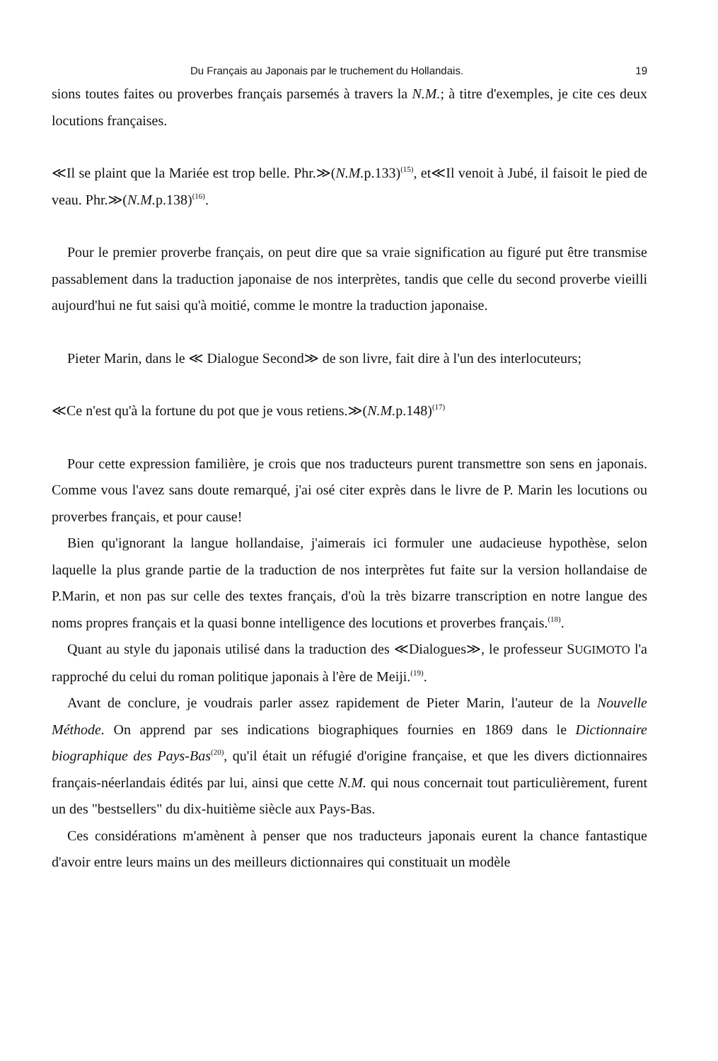Du Français au Japonais par le truchement du Hollandais. 19
sions toutes faites ou proverbes français parsemés à travers la N.M.; à titre d'exemples, je cite ces deux locutions françaises.
≪Il se plaint que la Mariée est trop belle. Phr.≫(N.M. p.133)<sup>(15)</sup>, et≪Il venoit à Jubé, il faisoit le pied de veau. Phr.≫(N.M. p.138)<sup>(16)</sup>.
Pour le premier proverbe français, on peut dire que sa vraie signification au figuré put être transmise passablement dans la traduction japonaise de nos interprètes, tandis que celle du second proverbe vieilli aujourd'hui ne fut saisi qu'à moitié, comme le montre la traduction japonaise.
Pieter Marin, dans le ≪ Dialogue Second≫ de son livre, fait dire à l'un des interlocuteurs;
≪Ce n'est qu'à la fortune du pot que je vous retiens.≫(N.M. p.148)<sup>(17)</sup>
Pour cette expression familière, je crois que nos traducteurs purent transmettre son sens en japonais. Comme vous l'avez sans doute remarqué, j'ai osé citer exprès dans le livre de P. Marin les locutions ou proverbes français, et pour cause!
Bien qu'ignorant la langue hollandaise, j'aimerais ici formuler une audacieuse hypothèse, selon laquelle la plus grande partie de la traduction de nos interprètes fut faite sur la version hollandaise de P.Marin, et non pas sur celle des textes français, d'où la très bizarre transcription en notre langue des noms propres français et la quasi bonne intelligence des locutions et proverbes français.<sup>(18)</sup>.
Quant au style du japonais utilisé dans la traduction des ≪Dialogues≫, le professeur SUGIMOTO l'a rapproché du celui du roman politique japonais à l'ère de Meiji.<sup>(19)</sup>.
Avant de conclure, je voudrais parler assez rapidement de Pieter Marin, l'auteur de la Nouvelle Méthode. On apprend par ses indications biographiques fournies en 1869 dans le Dictionnaire biographique des Pays-Bas<sup>(20)</sup>, qu'il était un réfugié d'origine française, et que les divers dictionnaires français-néerlandais édités par lui, ainsi que cette N.M. qui nous concernait tout particulièrement, furent un des "bestsellers" du dix-huitième siècle aux Pays-Bas.
Ces considérations m'amènent à penser que nos traducteurs japonais eurent la chance fantastique d'avoir entre leurs mains un des meilleurs dictionnaires qui constituait un modèle